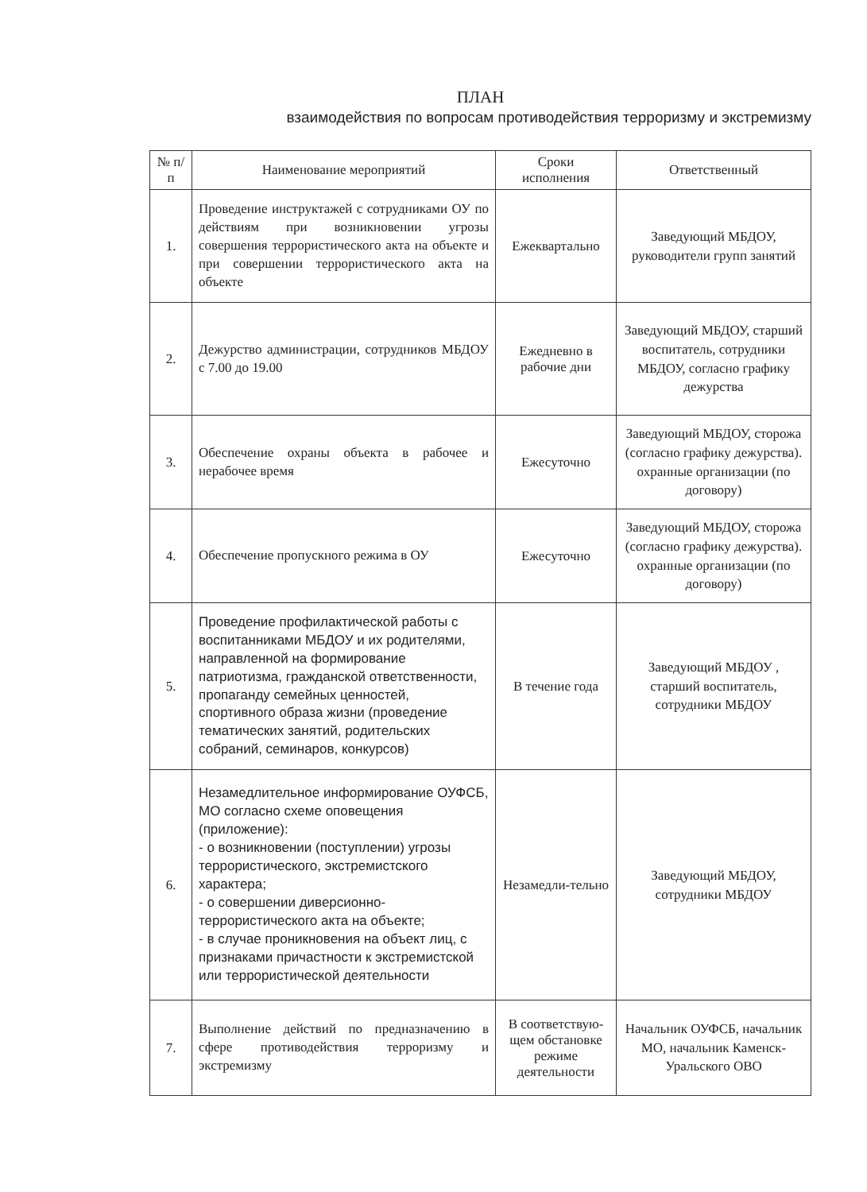ПЛАН
взаимодействия по вопросам противодействия терроризму и экстремизму
| № п/п | Наименование мероприятий | Сроки исполнения | Ответственный |
| --- | --- | --- | --- |
| 1. | Проведение инструктажей с сотрудниками ОУ по действиям при возникновении угрозы совершения террористического акта на объекте и при совершении террористического акта на объекте | Ежеквартально | Заведующий МБДОУ, руководители групп занятий |
| 2. | Дежурство администрации, сотрудников МБДОУ с 7.00 до 19.00 | Ежедневно в рабочие дни | Заведующий МБДОУ, старший воспитатель, сотрудники МБДОУ, согласно графику дежурства |
| 3. | Обеспечение охраны объекта в рабочее и нерабочее время | Ежесуточно | Заведующий МБДОУ, сторожа (согласно графику дежурства). охранные организации (по договору) |
| 4. | Обеспечение пропускного режима в ОУ | Ежесуточно | Заведующий МБДОУ, сторожа (согласно графику дежурства). охранные организации (по договору) |
| 5. | Проведение профилактической работы с воспитанниками МБДОУ и их родителями, направленной на формирование патриотизма, гражданской ответственности, пропаганду семейных ценностей, спортивного образа жизни (проведение тематических занятий, родительских собраний, семинаров, конкурсов) | В течение года | Заведующий МБДОУ , старший воспитатель, сотрудники МБДОУ |
| 6. | Незамедлительное информирование ОУФСБ, МО согласно схеме оповещения (приложение): - о возникновении (поступлении) угрозы террористического, экстремистского характера; - о совершении диверсионно-террористического акта на объекте; - в случае проникновения на объект лиц, с признаками причастности к экстремистской или террористической деятельности | Незамедли-тельно | Заведующий МБДОУ, сотрудники МБДОУ |
| 7. | Выполнение действий по предназначению в сфере противодействия терроризму и экстремизму | В соответствую-щем обстановке режиме деятельности | Начальник ОУФСБ, начальник МО, начальник Каменск-Уральского ОВО |